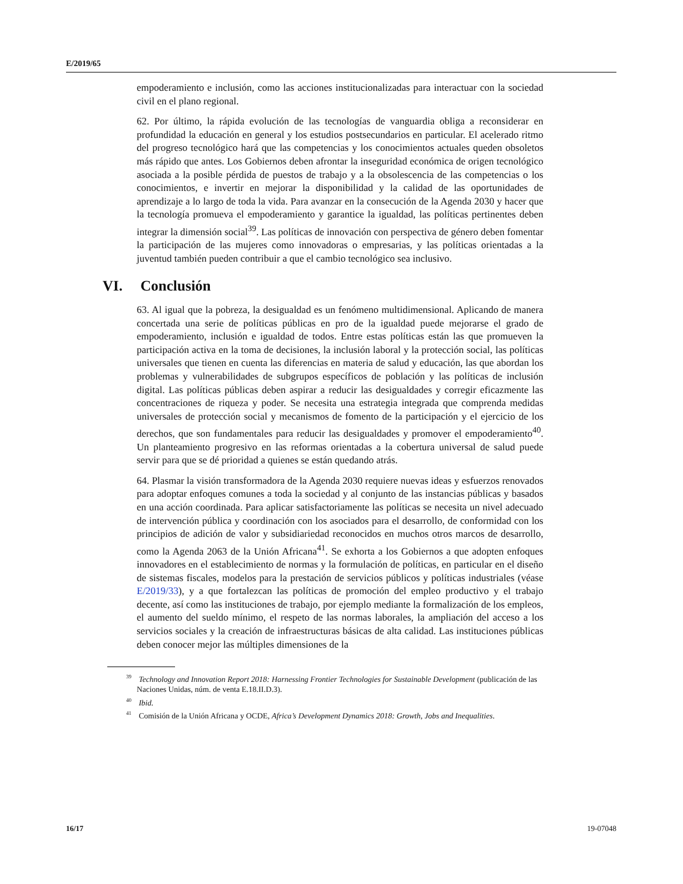E/2019/65
empoderamiento e inclusión, como las acciones institucionalizadas para interactuar con la sociedad civil en el plano regional.
62. Por último, la rápida evolución de las tecnologías de vanguardia obliga a reconsiderar en profundidad la educación en general y los estudios postsecundarios en particular. El acelerado ritmo del progreso tecnológico hará que las competencias y los conocimientos actuales queden obsoletos más rápido que antes. Los Gobiernos deben afrontar la inseguridad económica de origen tecnológico asociada a la posible pérdida de puestos de trabajo y a la obsolescencia de las competencias o los conocimientos, e invertir en mejorar la disponibilidad y la calidad de las oportunidades de aprendizaje a lo largo de toda la vida. Para avanzar en la consecución de la Agenda 2030 y hacer que la tecnología promueva el empoderamiento y garantice la igualdad, las políticas pertinentes deben integrar la dimensión social<sup>39</sup>. Las políticas de innovación con perspectiva de género deben fomentar la participación de las mujeres como innovadoras o empresarias, y las políticas orientadas a la juventud también pueden contribuir a que el cambio tecnológico sea inclusivo.
VI. Conclusión
63. Al igual que la pobreza, la desigualdad es un fenómeno multidimensional. Aplicando de manera concertada una serie de políticas públicas en pro de la igualdad puede mejorarse el grado de empoderamiento, inclusión e igualdad de todos. Entre estas políticas están las que promueven la participación activa en la toma de decisiones, la inclusión laboral y la protección social, las políticas universales que tienen en cuenta las diferencias en materia de salud y educación, las que abordan los problemas y vulnerabilidades de subgrupos específicos de población y las políticas de inclusión digital. Las políticas públicas deben aspirar a reducir las desigualdades y corregir eficazmente las concentraciones de riqueza y poder. Se necesita una estrategia integrada que comprenda medidas universales de protección social y mecanismos de fomento de la participación y el ejercicio de los derechos, que son fundamentales para reducir las desigualdades y promover el empoderamiento<sup>40</sup>. Un planteamiento progresivo en las reformas orientadas a la cobertura universal de salud puede servir para que se dé prioridad a quienes se están quedando atrás.
64. Plasmar la visión transformadora de la Agenda 2030 requiere nuevas ideas y esfuerzos renovados para adoptar enfoques comunes a toda la sociedad y al conjunto de las instancias públicas y basados en una acción coordinada. Para aplicar satisfactoriamente las políticas se necesita un nivel adecuado de intervención pública y coordinación con los asociados para el desarrollo, de conformidad con los principios de adición de valor y subsidiariedad reconocidos en muchos otros marcos de desarrollo, como la Agenda 2063 de la Unión Africana<sup>41</sup>. Se exhorta a los Gobiernos a que adopten enfoques innovadores en el establecimiento de normas y la formulación de políticas, en particular en el diseño de sistemas fiscales, modelos para la prestación de servicios públicos y políticas industriales (véase E/2019/33), y a que fortalezcan las políticas de promoción del empleo productivo y el trabajo decente, así como las instituciones de trabajo, por ejemplo mediante la formalización de los empleos, el aumento del sueldo mínimo, el respeto de las normas laborales, la ampliación del acceso a los servicios sociales y la creación de infraestructuras básicas de alta calidad. Las instituciones públicas deben conocer mejor las múltiples dimensiones de la
<sup>39</sup> Technology and Innovation Report 2018: Harnessing Frontier Technologies for Sustainable Development (publicación de las Naciones Unidas, núm. de venta E.18.II.D.3).
<sup>40</sup> Ibid.
<sup>41</sup> Comisión de la Unión Africana y OCDE, Africa’s Development Dynamics 2018: Growth, Jobs and Inequalities.
16/17 19-07048